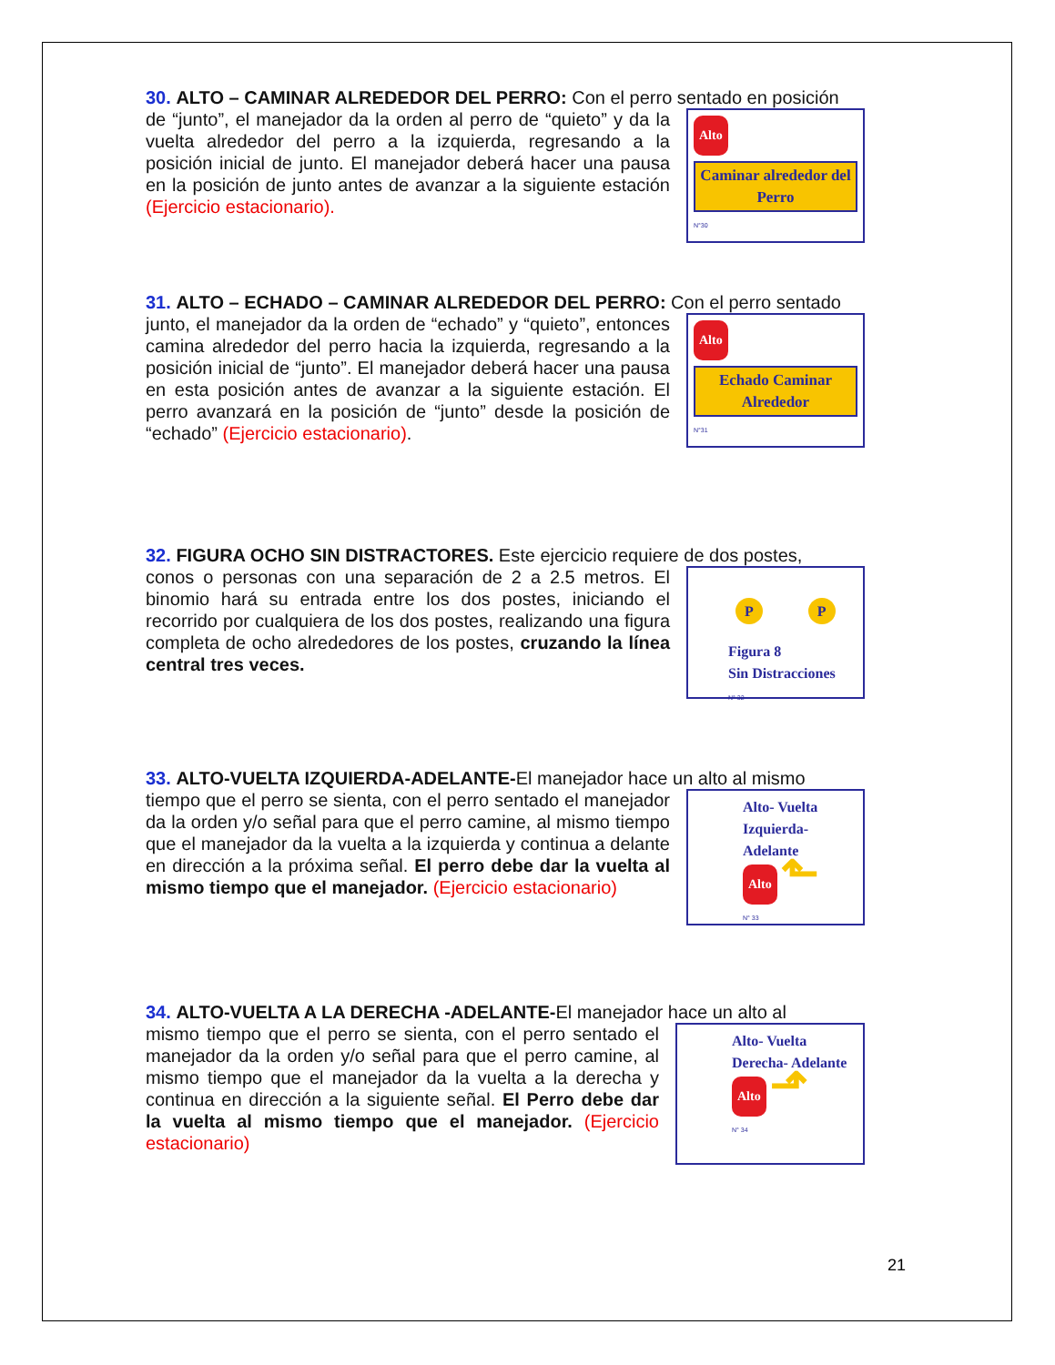30. ALTO – CAMINAR ALREDEDOR DEL PERRO: Con el perro sentado en posición
de “junto”, el manejador da la orden al perro de “quieto” y da la vuelta alrededor del perro a la izquierda, regresando a la posición inicial de junto. El manejador deberá hacer una pausa en la posición de junto antes de avanzar a la siguiente estación (Ejercicio estacionario).
Alto
Caminar alrededor del Perro
N°30
31. ALTO – ECHADO – CAMINAR ALREDEDOR DEL PERRO: Con el perro sentado
junto, el manejador da la orden de “echado” y “quieto”, entonces camina alrededor del perro hacia la izquierda, regresando a la posición inicial de “junto”. El manejador deberá hacer una pausa en esta posición antes de avanzar a la siguiente estación. El perro avanzará en la posición de “junto” desde la posición de “echado” (Ejercicio estacionario).
Alto
Echado Caminar Alrededor
N°31
32. FIGURA OCHO SIN DISTRACTORES. Este ejercicio requiere de dos postes,
conos o personas con una separación de 2 a 2.5 metros. El binomio hará su entrada entre los dos postes, iniciando el recorrido por cualquiera de los dos postes, realizando una figura completa de ocho alrededores de los postes, cruzando la línea central tres veces.
P P
Figura 8
Sin Distracciones
N° 32
33. ALTO-VUELTA IZQUIERDA-ADELANTE-El manejador hace un alto al mismo
tiempo que el perro se sienta, con el perro sentado el manejador da la orden y/o señal para que el perro camine, al mismo tiempo que el manejador da la vuelta a la izquierda y continua a delante en dirección a la próxima señal. El perro debe dar la vuelta al mismo tiempo que el manejador. (Ejercicio estacionario)
Alto- Vuelta
Izquierda- Adelante
Alto ⬑
N° 33
34. ALTO-VUELTA A LA DERECHA -ADELANTE-El manejador hace un alto al
mismo tiempo que el perro se sienta, con el perro sentado el manejador da la orden y/o señal para que el perro camine, al mismo tiempo que el manejador da la vuelta a la derecha y continua en dirección a la siguiente señal. El Perro debe dar la vuelta al mismo tiempo que el manejador. (Ejercicio estacionario)
Alto- Vuelta
Derecha- Adelante
Alto ⬏
N° 34
21